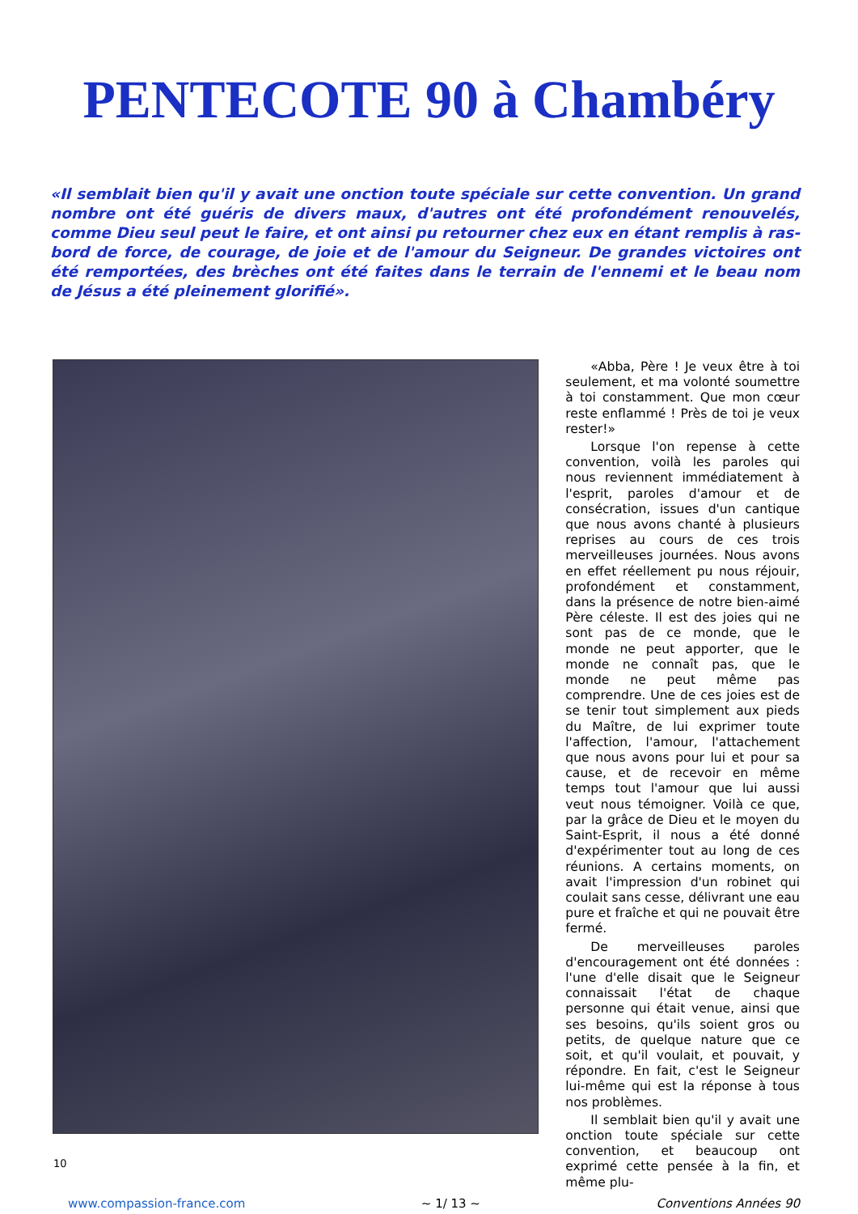PENTECOTE 90 à Chambéry
«Il semblait bien qu'il y avait une onction toute spéciale sur cette convention. Un grand nombre ont été guéris de divers maux, d'autres ont été profondément renouvelés, comme Dieu seul peut le faire, et ont ainsi pu retourner chez eux en étant remplis à ras-bord de force, de courage, de joie et de l'amour du Seigneur. De grandes victoires ont été remportées, des brèches ont été faites dans le terrain de l'ennemi et le beau nom de Jésus a été pleinement glorifié».
«Abba, Père ! Je veux être à toi seulement, et ma volonté soumettre à toi constamment. Que mon cœur reste enflammé ! Près de toi je veux rester!»
Lorsque l'on repense à cette convention, voilà les paroles qui nous reviennent immédiatement à l'esprit, paroles d'amour et de consécration, issues d'un cantique que nous avons chanté à plusieurs reprises au cours de ces trois merveilleuses journées. Nous avons en effet réellement pu nous réjouir, profondément et constamment, dans la présence de notre bien-aimé Père céleste. Il est des joies qui ne sont pas de ce monde, que le monde ne peut apporter, que le monde ne connaît pas, que le monde ne peut même pas comprendre. Une de ces joies est de se tenir tout simplement aux pieds du Maître, de lui exprimer toute l'affection, l'amour, l'attachement que nous avons pour lui et pour sa cause, et de recevoir en même temps tout l'amour que lui aussi veut nous témoigner. Voilà ce que, par la grâce de Dieu et le moyen du Saint-Esprit, il nous a été donné d'expérimenter tout au long de ces réunions. A certains moments, on avait l'impression d'un robinet qui coulait sans cesse, délivrant une eau pure et fraîche et qui ne pouvait être fermé.
De merveilleuses paroles d'encouragement ont été données : l'une d'elle disait que le Seigneur connaissait l'état de chaque personne qui était venue, ainsi que ses besoins, qu'ils soient gros ou petits, de quelque nature que ce soit, et qu'il voulait, et pouvait, y répondre. En fait, c'est le Seigneur lui-même qui est la réponse à tous nos problèmes.
Il semblait bien qu'il y avait une onction toute spéciale sur cette convention, et beaucoup ont exprimé cette pensée à la fin, et même plu-
10
www.compassion-france.com ~ 1/ 13 ~ Conventions Années 90